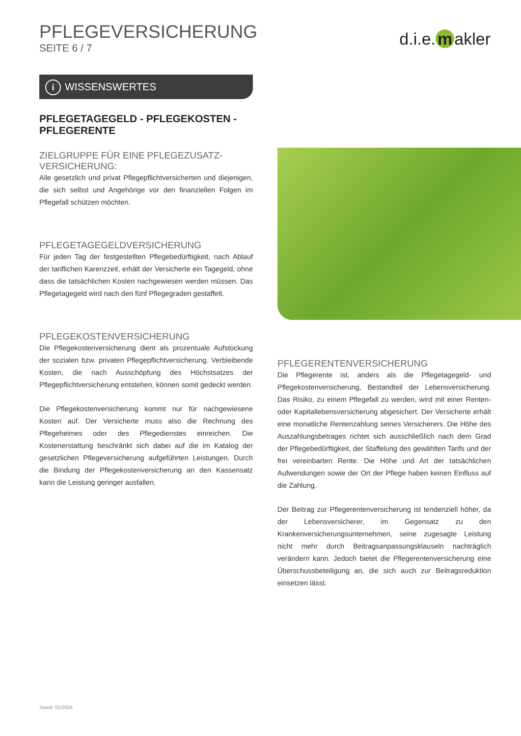PFLEGEVERSICHERUNG
SEITE 6 / 7
d.i.e. m akler
i WISSENSWERTES
PFLEGETAGEGELD - PFLEGEKOSTEN -
PFLEGERENTE
ZIELGRUPPE FÜR EINE PFLEGEZUSATZ-
VERSICHERUNG:
Alle gesetzlich und privat Pflegepflichtversicherten und diejenigen, die sich selbst und Angehörige vor den finanziellen Folgen im Pflegefall schützen möchten.
PFLEGETAGEGELDVERSICHERUNG
Für jeden Tag der festgestellten Pflegebedürftigkeit, nach Ablauf der tariflichen Karenzzeit, erhält der Versicherte ein Tagegeld, ohne dass die tatsächlichen Kosten nachgewiesen werden müssen. Das Pflegetagegeld wird nach den fünf Pflegegraden gestaffelt.
PFLEGEKOSTENVERSICHERUNG
Die Pflegekostenversicherung dient als prozentuale Aufstockung der sozialen bzw. privaten Pflegepflichtversicherung. Verbleibende Kosten, die nach Ausschöpfung des Höchstsatzes der Pflegepflichtversicherung entstehen, können somit gedeckt werden.
Die Pflegekostenversicherung kommt nur für nachgewiesene Kosten auf. Der Versicherte muss also die Rechnung des Pflegeheimes oder des Pflegedienstes einreichen. Die Kostenerstattung beschränkt sich dabei auf die im Katalog der gesetzlichen Pflegeversicherung aufgeführten Leistungen. Durch die Bindung der Pflegekostenversicherung an den Kassensatz kann die Leistung geringer ausfallen.
PFLEGERENTENVERSICHERUNG
Die Pflegerente ist, anders als die Pflegetagegeld- und Pflegekostenversicherung, Bestandteil der Lebensversicherung. Das Risiko, zu einem Pflegefall zu werden, wird mit einer Renten- oder Kapitallebensversicherung abgesichert. Der Versicherte erhält eine monatliche Rentenzahlung seines Versicherers. Die Höhe des Auszahlungsbetrages richtet sich ausschließlich nach dem Grad der Pflegebedürftigkeit, der Staffelung des gewählten Tarifs und der frei vereinbarten Rente. Die Höhe und Art der tatsächlichen Aufwendungen sowie der Ort der Pflege haben keinen Einfluss auf die Zahlung.
Der Beitrag zur Pflegerentenversicherung ist tendenziell höher, da der Lebensversicherer, im Gegensatz zu den Krankenversicherungsunternehmen, seine zugesagte Leistung nicht mehr durch Beitragsanpassungsklauseln nachträglich verändern kann. Jedoch bietet die Pflegerentenversicherung eine Überschussbeteiligung an, die sich auch zur Beitragsreduktion einsetzen lässt.
Stand: 01/2024